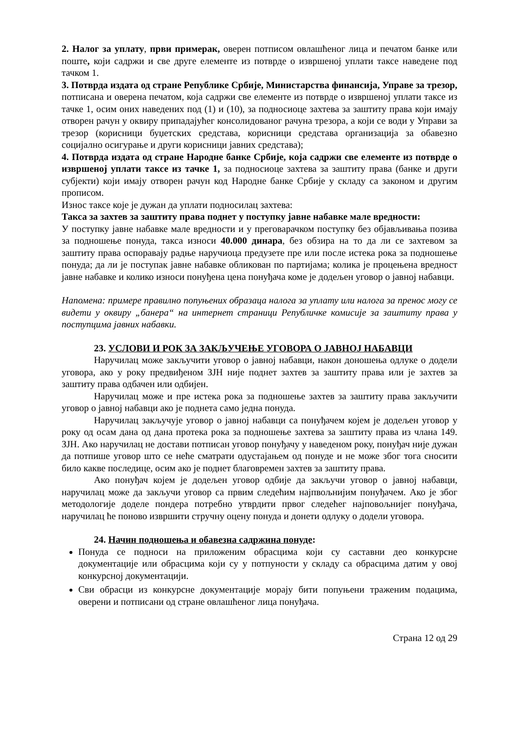2. Налог за уплату, први примерак, оверен потписом овлашћеног лица и печатом банке или поште, који садржи и све друге елементе из потврде о извршеној уплати таксе наведене под тачком 1.
3. Потврда издата од стране Републике Србије, Министарства финансија, Управе за трезор, потписана и оверена печатом, која садржи све елементе из потврде о извршеној уплати таксе из тачке 1, осим оних наведених под (1) и (10), за подносиоце захтева за заштиту права који имају отворен рачун у оквиру припадајућег консолидованог рачуна трезора, а који се води у Управи за трезор (корисници буџетских средстава, корисници средстава организација за обавезно социјално осигурање и други корисници јавних средстава);
4. Потврда издата од стране Народне банке Србије, која садржи све елементе из потврде о извршеној уплати таксе из тачке 1, за подносиоце захтева за заштиту права (банке и други субјекти) који имају отворен рачун код Народне банке Србије у складу са законом и другим прописом.
Износ таксе које је дужан да уплати подносилац захтева:
Такса за захтев за заштиту права поднет у поступку јавне набавке мале вредности:
У поступку јавне набавке мале вредности и у преговарачком поступку без објављивања позива за подношење понуда, такса износи 40.000 динара, без обзира на то да ли се захтевом за заштиту права оспоравају радње наручиоца предузете пре или после истека рока за подношење понуда; да ли је поступак јавне набавке обликован по партијама; колика је процењена вредност јавне набавке и колико износи понуђена цена понуђача коме је додељен уговор о јавној набавци.
Напомена: примере правилно попуњених образаца налога за уплату или налога за пренос могу се видети у оквиру „банера“ на интернет страници Републичке комисије за заштиту права у поступцима јавних набавки.
23. УСЛОВИ И РОК ЗА ЗАКЉУЧЕЊЕ УГОВОРА О ЈАВНОЈ НАБАВЦИ
Наручилац може закључити уговор о јавној набавци, након доношења одлуке о додели уговора, ако у року предвиђеном ЗЈН није поднет захтев за заштиту права или је захтев за заштиту права одбачен или одбијен.
Наручилац може и пре истека рока за подношење захтев за заштиту права закључити уговор о јавној набавци ако је поднета само једна понуда.
Наручилац закључује уговор о јавној набавци са понуђачем којем је додељен уговор у року од осам дана од дана протека рока за подношење захтева за заштиту права из члана 149. ЗЈН. Ако наручилац не достави потписан уговор понуђачу у наведеном року, понуђач није дужан да потпише уговор што се неће сматрати одустајањем од понуде и не може због тога сносити било какве последице, осим ако је поднет благовремен захтев за заштиту права.
Ако понуђач којем је додељен уговор одбије да закључи уговор о јавној набавци, наручилац може да закључи уговор са првим следећим најпвољнијим понуђачем. Ако је због методологије доделе пондера потребно утврдити првог следећег најповољнијег понуђача, наручилац ће поново извршити стручну оцену понуда и донети одлуку о додели уговора.
24. Начин подношења и обавезна садржина понуде:
Понуда се подноси на приложеним обрасцима који су саставни део конкурсне документације или обрасцима који су у потпуности у складу са обрасцима датим у овој конкурсној документацији.
Сви обрасци из конкурсне документације морају бити попуњени траженим подацима, оверени и потписани од стране овлашћеног лица понуђача.
Страна 12 од 29